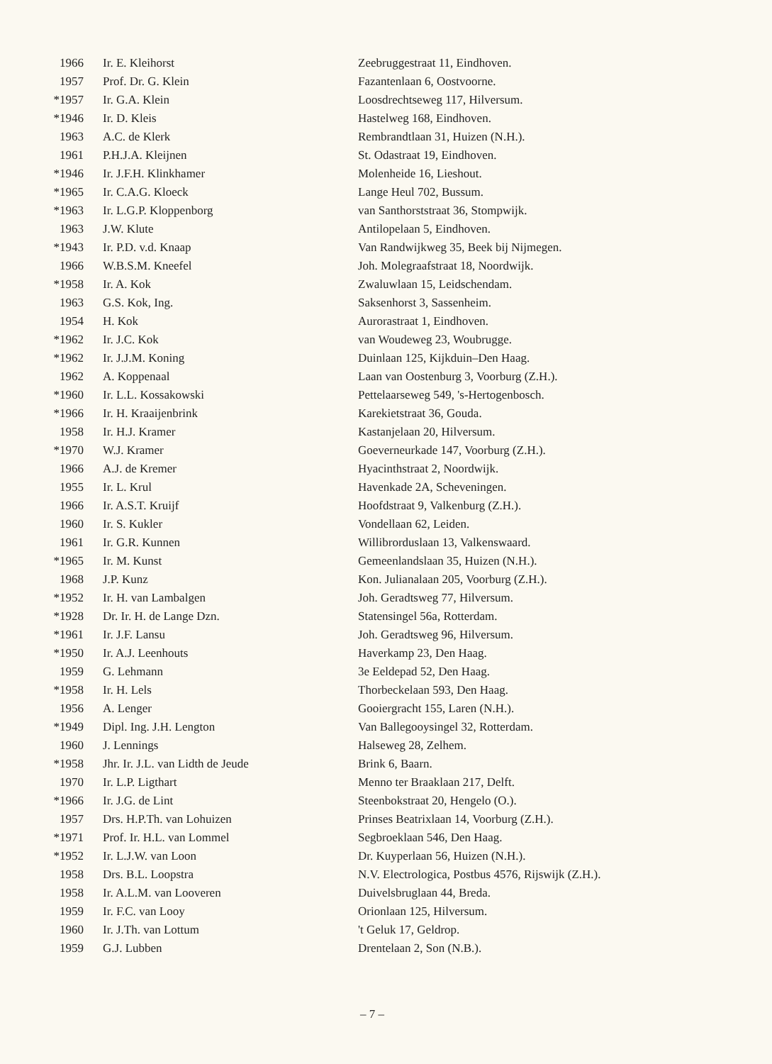| 1966 | Ir. E. Kleihorst | Zeebruggestraat 11, Eindhoven. |
| 1957 | Prof. Dr. G. Klein | Fazantenlaan 6, Oostvoorne. |
| *1957 | Ir. G.A. Klein | Loosdrechtseweg 117, Hilversum. |
| *1946 | Ir. D. Kleis | Hastelweg 168, Eindhoven. |
| 1963 | A.C. de Klerk | Rembrandtlaan 31, Huizen (N.H.). |
| 1961 | P.H.J.A. Kleijnen | St. Odastraat 19, Eindhoven. |
| *1946 | Ir. J.F.H. Klinkhamer | Molenheide 16, Lieshout. |
| *1965 | Ir. C.A.G. Kloeck | Lange Heul 702, Bussum. |
| *1963 | Ir. L.G.P. Kloppenborg | van Santhorststraat 36, Stompwijk. |
| 1963 | J.W. Klute | Antilopelaan 5, Eindhoven. |
| *1943 | Ir. P.D. v.d. Knaap | Van Randwijkweg 35, Beek bij Nijmegen. |
| 1966 | W.B.S.M. Kneefel | Joh. Molegraafstraat 18, Noordwijk. |
| *1958 | Ir. A. Kok | Zwaluwlaan 15, Leidschendam. |
| 1963 | G.S. Kok, Ing. | Saksenhorst 3, Sassenheim. |
| 1954 | H. Kok | Aurorastraat 1, Eindhoven. |
| *1962 | Ir. J.C. Kok | van Woudeweg 23, Woubrugge. |
| *1962 | Ir. J.J.M. Koning | Duinlaan 125, Kijkduin–Den Haag. |
| 1962 | A. Koppenaal | Laan van Oostenburg 3, Voorburg (Z.H.). |
| *1960 | Ir. L.L. Kossakowski | Pettelaarseweg 549, 's-Hertogenbosch. |
| *1966 | Ir. H. Kraaijenbrink | Karekietstraat 36, Gouda. |
| 1958 | Ir. H.J. Kramer | Kastanjelaan 20, Hilversum. |
| *1970 | W.J. Kramer | Goeverneurkade 147, Voorburg (Z.H.). |
| 1966 | A.J. de Kremer | Hyacinthstraat 2, Noordwijk. |
| 1955 | Ir. L. Krul | Havenkade 2A, Scheveningen. |
| 1966 | Ir. A.S.T. Kruijf | Hoofdstraat 9, Valkenburg (Z.H.). |
| 1960 | Ir. S. Kukler | Vondellaan 62, Leiden. |
| 1961 | Ir. G.R. Kunnen | Willibrorduslaan 13, Valkenswaard. |
| *1965 | Ir. M. Kunst | Gemeenlandslaan 35, Huizen (N.H.). |
| 1968 | J.P. Kunz | Kon. Julianalaan 205, Voorburg (Z.H.). |
| *1952 | Ir. H. van Lambalgen | Joh. Geradtsweg 77, Hilversum. |
| *1928 | Dr. Ir. H. de Lange Dzn. | Statensingel 56a, Rotterdam. |
| *1961 | Ir. J.F. Lansu | Joh. Geradtsweg 96, Hilversum. |
| *1950 | Ir. A.J. Leenhouts | Haverkamp 23, Den Haag. |
| 1959 | G. Lehmann | 3e Eeldepad 52, Den Haag. |
| *1958 | Ir. H. Lels | Thorbeckelaan 593, Den Haag. |
| 1956 | A. Lenger | Gooiergracht 155, Laren (N.H.). |
| *1949 | Dipl. Ing. J.H. Lengton | Van Ballegooysingel 32, Rotterdam. |
| 1960 | J. Lennings | Halseweg 28, Zelhem. |
| *1958 | Jhr. Ir. J.L. van Lidth de Jeude | Brink 6, Baarn. |
| 1970 | Ir. L.P. Ligthart | Menno ter Braaklaan 217, Delft. |
| *1966 | Ir. J.G. de Lint | Steenbokstraat 20, Hengelo (O.). |
| 1957 | Drs. H.P.Th. van Lohuizen | Prinses Beatrixlaan 14, Voorburg (Z.H.). |
| *1971 | Prof. Ir. H.L. van Lommel | Segbroeklaan 546, Den Haag. |
| *1952 | Ir. L.J.W. van Loon | Dr. Kuyperlaan 56, Huizen (N.H.). |
| 1958 | Drs. B.L. Loopstra | N.V. Electrologica, Postbus 4576, Rijswijk (Z.H.). |
| 1958 | Ir. A.L.M. van Looveren | Duivelsbruglaan 44, Breda. |
| 1959 | Ir. F.C. van Looy | Orionlaan 125, Hilversum. |
| 1960 | Ir. J.Th. van Lottum | 't Geluk 17, Geldrop. |
| 1959 | G.J. Lubben | Drentelaan 2, Son (N.B.). |
– 7 –